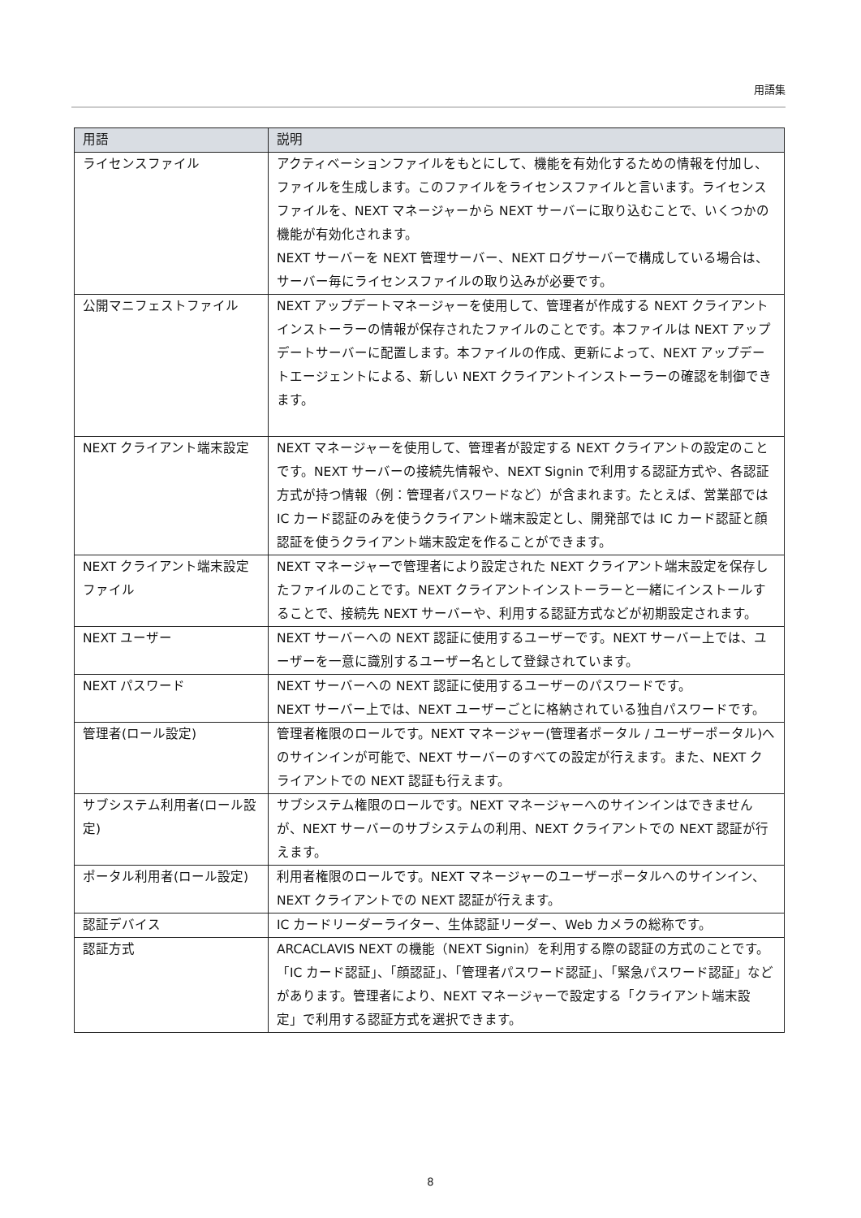用語集
| 用語 | 説明 |
| --- | --- |
| ライセンスファイル | アクティベーションファイルをもとにして、機能を有効化するための情報を付加し、ファイルを生成します。このファイルをライセンスファイルと言います。ライセンスファイルを、NEXT マネージャーから NEXT サーバーに取り込むことで、いくつかの機能が有効化されます。 NEXT サーバーを NEXT 管理サーバー、NEXT ログサーバーで構成している場合は、サーバー毎にライセンスファイルの取り込みが必要です。 |
| 公開マニフェストファイル | NEXT アップデートマネージャーを使用して、管理者が作成する NEXT クライアントインストーラーの情報が保存されたファイルのことです。本ファイルは NEXT アップデートサーバーに配置します。本ファイルの作成、更新によって、NEXT アップデートエージェントによる、新しい NEXT クライアントインストーラーの確認を制御できます。 |
| NEXT クライアント端末設定 | NEXT マネージャーを使用して、管理者が設定する NEXT クライアントの設定のことです。NEXT サーバーの接続先情報や、NEXT Signin で利用する認証方式や、各認証方式が持つ情報（例：管理者パスワードなど）が含まれます。たとえば、営業部では IC カード認証のみを使うクライアント端末設定とし、開発部では IC カード認証と顔認証を使うクライアント端末設定を作ることができます。 |
| NEXT クライアント端末設定ファイル | NEXT マネージャーで管理者により設定された NEXT クライアント端末設定を保存したファイルのことです。NEXT クライアントインストーラーと一緒にインストールすることで、接続先 NEXT サーバーや、利用する認証方式などが初期設定されます。 |
| NEXT ユーザー | NEXT サーバーへの NEXT 認証に使用するユーザーです。NEXT サーバー上では、ユーザーを一意に識別するユーザー名として登録されています。 |
| NEXT パスワード | NEXT サーバーへの NEXT 認証に使用するユーザーのパスワードです。 NEXT サーバー上では、NEXT ユーザーごとに格納されている独自パスワードです。 |
| 管理者(ロール設定) | 管理者権限のロールです。NEXT マネージャー(管理者ポータル / ユーザーポータル)へのサインインが可能で、NEXT サーバーのすべての設定が行えます。また、NEXT クライアントでの NEXT 認証も行えます。 |
| サブシステム利用者(ロール設定) | サブシステム権限のロールです。NEXT マネージャーへのサインインはできませんが、NEXT サーバーのサブシステムの利用、NEXT クライアントでの NEXT 認証が行えます。 |
| ポータル利用者(ロール設定) | 利用者権限のロールです。NEXT マネージャーのユーザーポータルへのサインイン、NEXT クライアントでの NEXT 認証が行えます。 |
| 認証デバイス | IC カードリーダーライター、生体認証リーダー、Web カメラの総称です。 |
| 認証方式 | ARCACLAVIS NEXT の機能（NEXT Signin）を利用する際の認証の方式のことです。「IC カード認証」、「顔認証」、「管理者パスワード認証」、「緊急パスワード認証」などがあります。管理者により、NEXT マネージャーで設定する「クライアント端末設定」で利用する認証方式を選択できます。 |
8